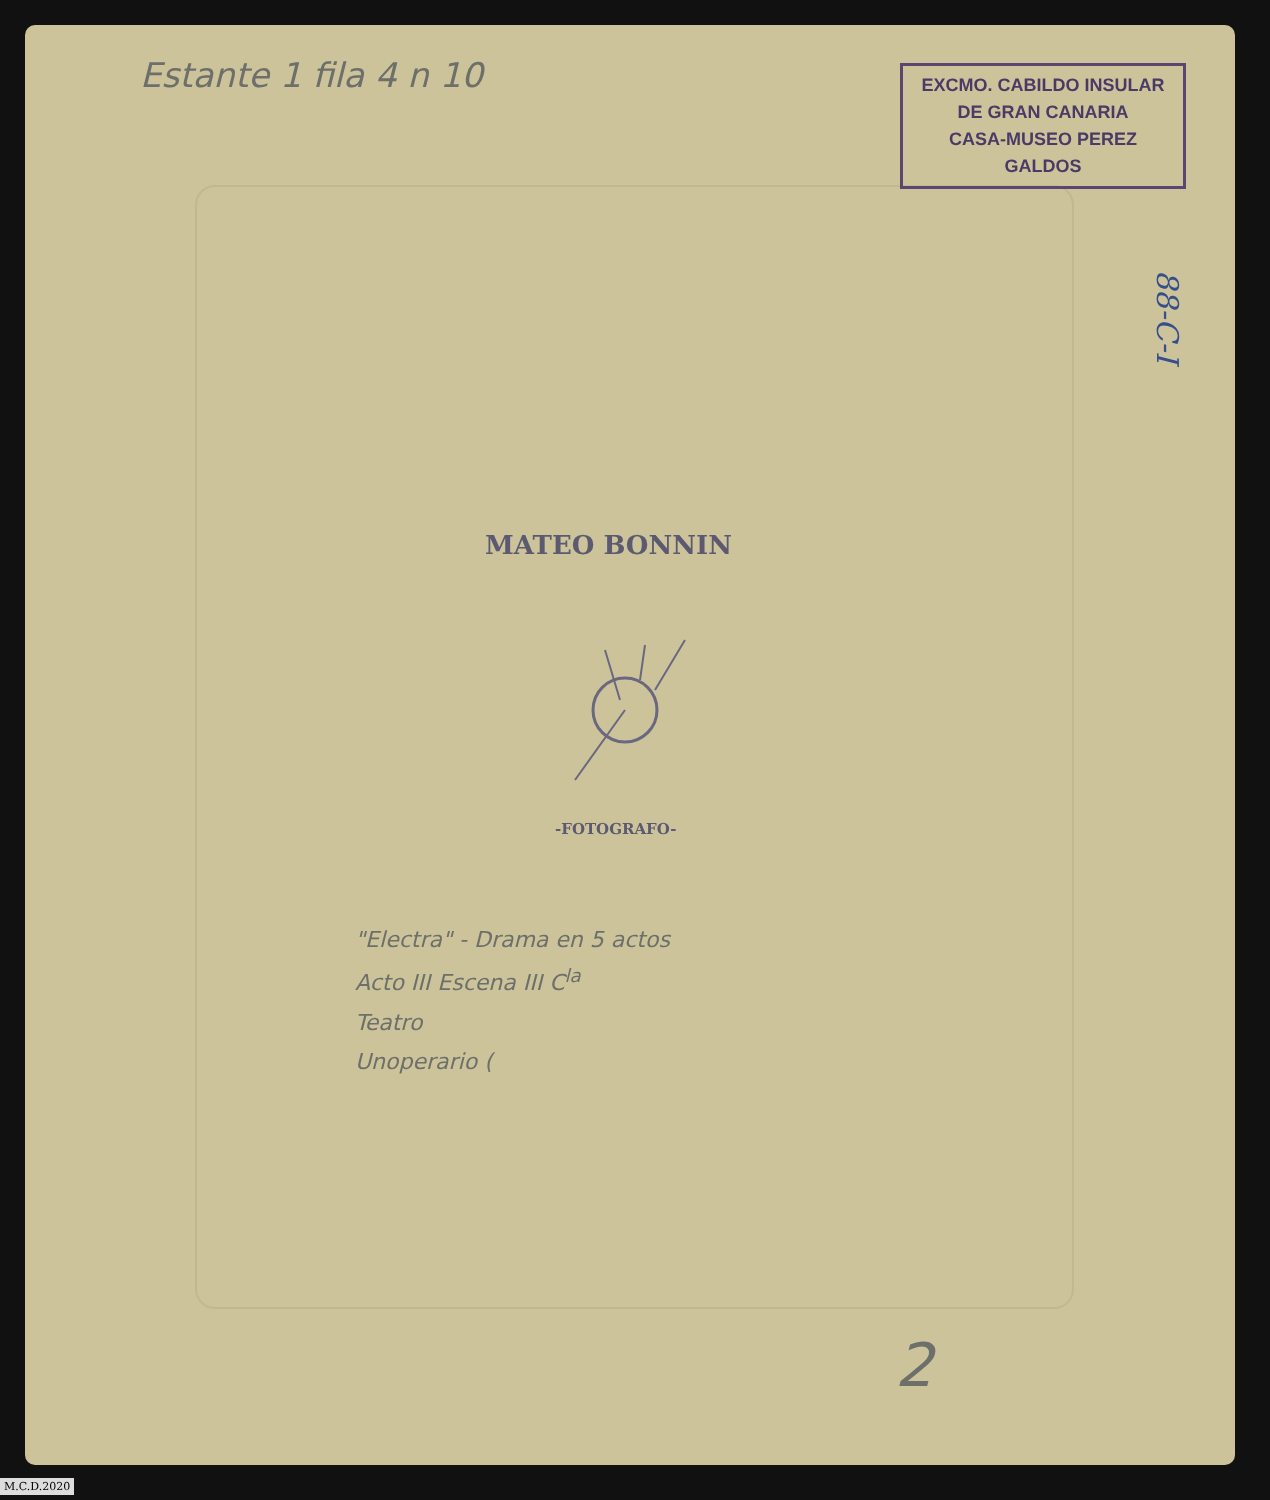Estante 1 fila 4 n 10
EXCMO. CABILDO INSULAR
DE GRAN CANARIA
CASA-MUSEO PEREZ GALDOS
88-C-I
MATEO BONNIN
-FOTOGRAFO-
"Electra" - Drama en 5 actos
Acto III Escena III C<sup>la</sup>
Teatro
Unoperario (
2
M.C.D.2020